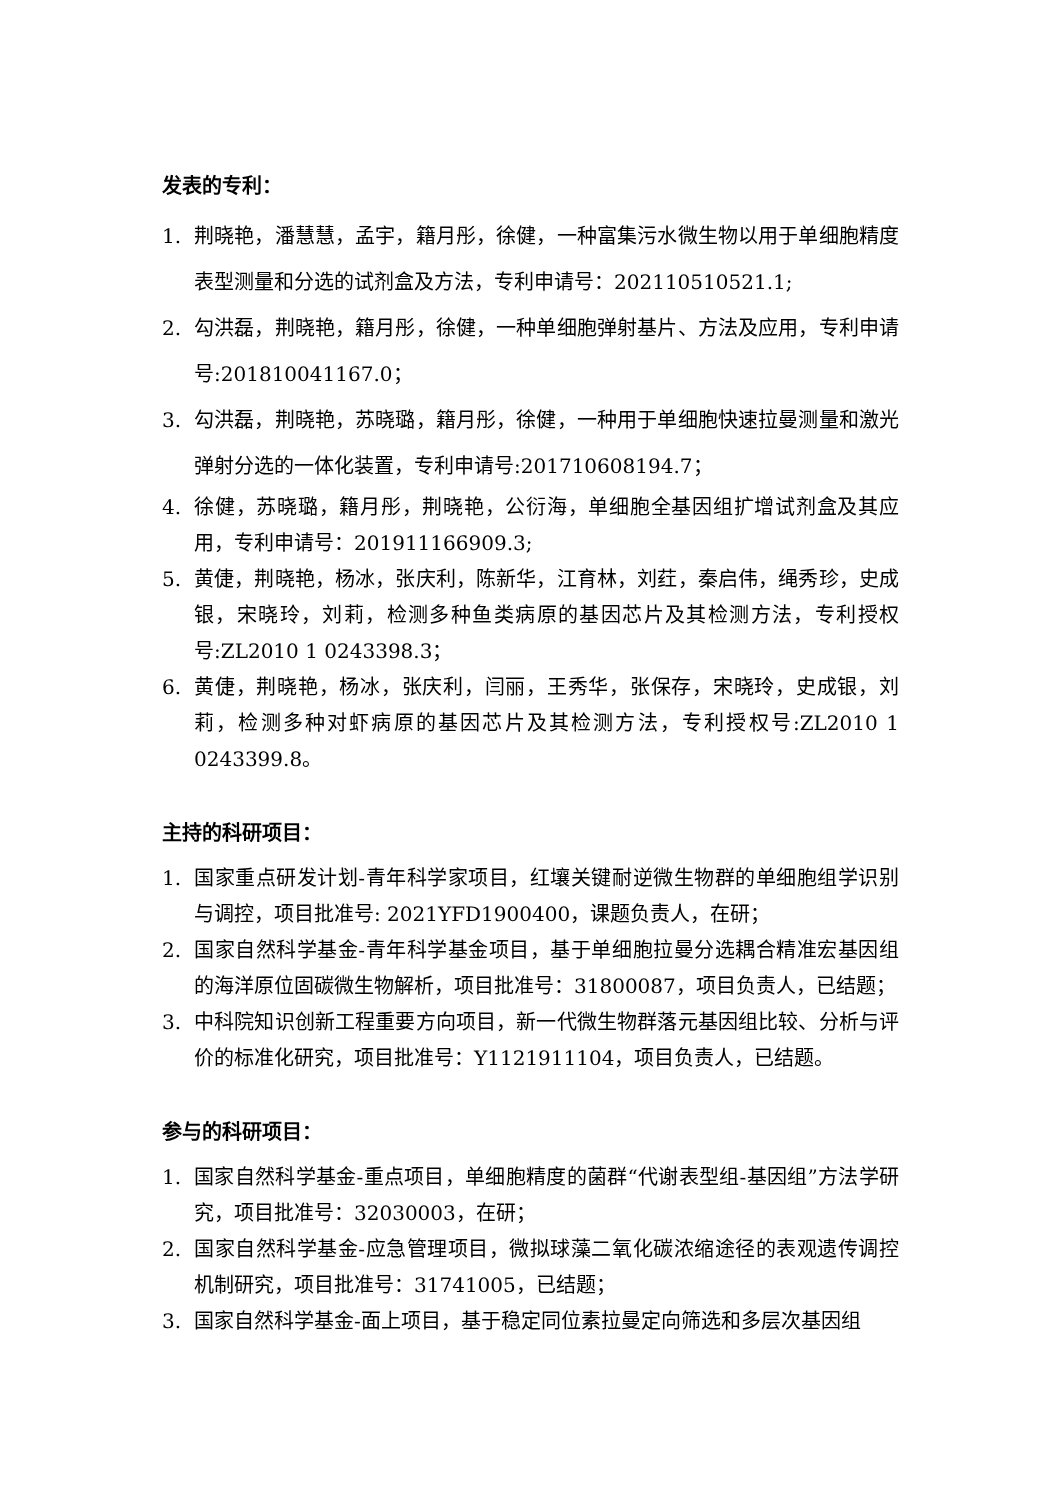发表的专利：
1. 荆晓艳，潘慧慧，孟宇，籍月彤，徐健，一种富集污水微生物以用于单细胞精度表型测量和分选的试剂盒及方法，专利申请号：202110510521.1;
2. 勾洪磊，荆晓艳，籍月彤，徐健，一种单细胞弹射基片、方法及应用，专利申请号:201810041167.0；
3. 勾洪磊，荆晓艳，苏晓璐，籍月彤，徐健，一种用于单细胞快速拉曼测量和激光弹射分选的一体化装置，专利申请号:201710608194.7；
4. 徐健，苏晓璐，籍月彤，荆晓艳，公衍海，单细胞全基因组扩增试剂盒及其应用，专利申请号：201911166909.3;
5. 黄倢，荆晓艳，杨冰，张庆利，陈新华，江育林，刘荭，秦启伟，绳秀珍，史成银，宋晓玲，刘莉，检测多种鱼类病原的基因芯片及其检测方法，专利授权号:ZL2010 1 0243398.3；
6. 黄倢，荆晓艳，杨冰，张庆利，闫丽，王秀华，张保存，宋晓玲，史成银，刘莉，检测多种对虾病原的基因芯片及其检测方法，专利授权号:ZL2010 1 0243399.8。
主持的科研项目：
1. 国家重点研发计划-青年科学家项目，红壤关键耐逆微生物群的单细胞组学识别与调控，项目批准号: 2021YFD1900400，课题负责人，在研；
2. 国家自然科学基金-青年科学基金项目，基于单细胞拉曼分选耦合精准宏基因组的海洋原位固碳微生物解析，项目批准号：31800087，项目负责人，已结题；
3. 中科院知识创新工程重要方向项目，新一代微生物群落元基因组比较、分析与评价的标准化研究，项目批准号：Y1121911104，项目负责人，已结题。
参与的科研项目：
1. 国家自然科学基金-重点项目，单细胞精度的菌群“代谢表型组-基因组”方法学研究，项目批准号：32030003，在研；
2. 国家自然科学基金-应急管理项目，微拟球藻二氧化碳浓缩途径的表观遗传调控机制研究，项目批准号：31741005，已结题；
3. 国家自然科学基金-面上项目，基于稳定同位素拉曼定向筛选和多层次基因组